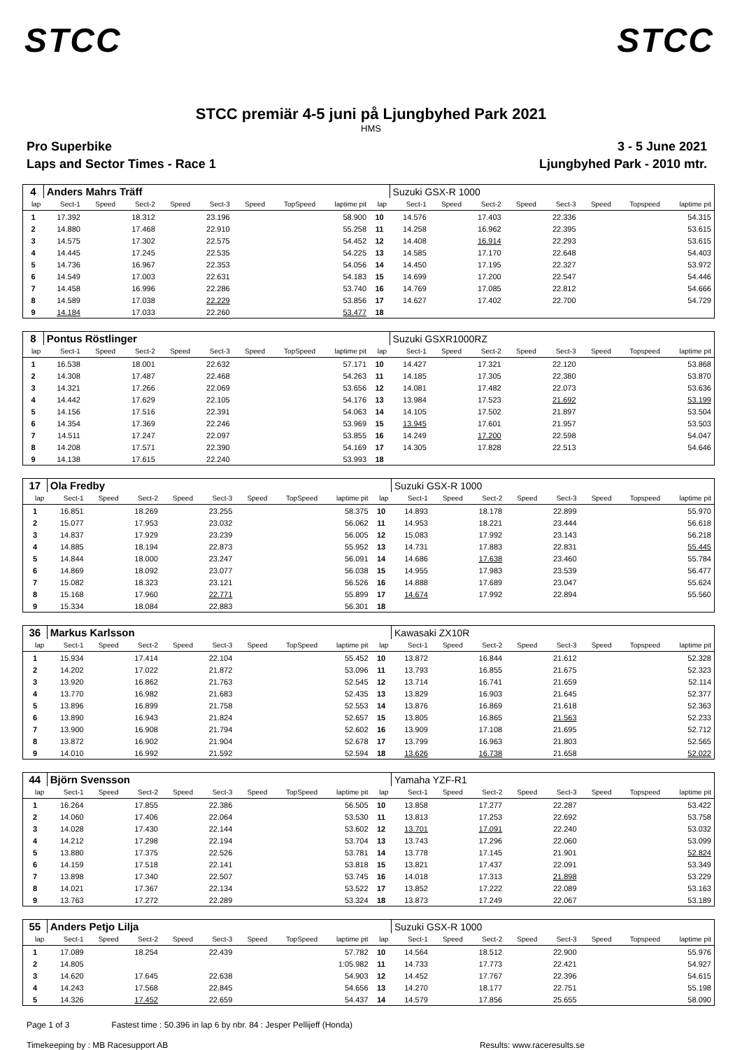STCC STCC
STCC premiär 4-5 juni på Ljungbyhed Park 2021
HMS
Pro Superbike 3 - 5 June 2021
Laps and Sector Times - Race 1 Ljungbyhed Park - 2010 mtr.
| 4 | Anders Mahrs Träff | | | | | | | | | Suzuki GSX-R 1000 | | | | | | | |
| lap | Sect-1 | Speed | Sect-2 | Speed | Sect-3 | Speed | TopSpeed | laptime pit | lap | Sect-1 | Speed | Sect-2 | Speed | Sect-3 | Speed | Topspeed | laptime pit |
| 1 | 17.392 | | 18.312 | | 23.196 | | | 58.900 | 10 | 14.576 | | 17.403 | | 22.336 | | | 54.315 |
| 2 | 14.880 | | 17.468 | | 22.910 | | | 55.258 | 11 | 14.258 | | 16.962 | | 22.395 | | | 53.615 |
| 3 | 14.575 | | 17.302 | | 22.575 | | | 54.452 | 12 | 14.408 | | 16.914 | | 22.293 | | | 53.615 |
| 4 | 14.445 | | 17.245 | | 22.535 | | | 54.225 | 13 | 14.585 | | 17.170 | | 22.648 | | | 54.403 |
| 5 | 14.736 | | 16.967 | | 22.353 | | | 54.056 | 14 | 14.450 | | 17.195 | | 22.327 | | | 53.972 |
| 6 | 14.549 | | 17.003 | | 22.631 | | | 54.183 | 15 | 14.699 | | 17.200 | | 22.547 | | | 54.446 |
| 7 | 14.458 | | 16.996 | | 22.286 | | | 53.740 | 16 | 14.769 | | 17.085 | | 22.812 | | | 54.666 |
| 8 | 14.589 | | 17.038 | | 22.229 | | | 53.856 | 17 | 14.627 | | 17.402 | | 22.700 | | | 54.729 |
| 9 | 14.184 | | 17.033 | | 22.260 | | | 53.477 | 18 | | | | | | | | |
| 8 | Pontus Röstlinger | | | | | | | | | Suzuki GSXR1000RZ | | | | | | | |
| lap | Sect-1 | Speed | Sect-2 | Speed | Sect-3 | Speed | TopSpeed | laptime pit | lap | Sect-1 | Speed | Sect-2 | Speed | Sect-3 | Speed | Topspeed | laptime pit |
| 1 | 16.538 | | 18.001 | | 22.632 | | | 57.171 | 10 | 14.427 | | 17.321 | | 22.120 | | | 53.868 |
| 2 | 14.308 | | 17.487 | | 22.468 | | | 54.263 | 11 | 14.185 | | 17.305 | | 22.380 | | | 53.870 |
| 3 | 14.321 | | 17.266 | | 22.069 | | | 53.656 | 12 | 14.081 | | 17.482 | | 22.073 | | | 53.636 |
| 4 | 14.442 | | 17.629 | | 22.105 | | | 54.176 | 13 | 13.984 | | 17.523 | | 21.692 | | | 53.199 |
| 5 | 14.156 | | 17.516 | | 22.391 | | | 54.063 | 14 | 14.105 | | 17.502 | | 21.897 | | | 53.504 |
| 6 | 14.354 | | 17.369 | | 22.246 | | | 53.969 | 15 | 13.945 | | 17.601 | | 21.957 | | | 53.503 |
| 7 | 14.511 | | 17.247 | | 22.097 | | | 53.855 | 16 | 14.249 | | 17.200 | | 22.598 | | | 54.047 |
| 8 | 14.208 | | 17.571 | | 22.390 | | | 54.169 | 17 | 14.305 | | 17.828 | | 22.513 | | | 54.646 |
| 9 | 14.138 | | 17.615 | | 22.240 | | | 53.993 | 18 | | | | | | | | |
| 17 | Ola Fredby | | | | | | | | | Suzuki GSX-R 1000 | | | | | | | |
| lap | Sect-1 | Speed | Sect-2 | Speed | Sect-3 | Speed | TopSpeed | laptime pit | lap | Sect-1 | Speed | Sect-2 | Speed | Sect-3 | Speed | Topspeed | laptime pit |
| 1 | 16.851 | | 18.269 | | 23.255 | | | 58.375 | 10 | 14.893 | | 18.178 | | 22.899 | | | 55.970 |
| 2 | 15.077 | | 17.953 | | 23.032 | | | 56.062 | 11 | 14.953 | | 18.221 | | 23.444 | | | 56.618 |
| 3 | 14.837 | | 17.929 | | 23.239 | | | 56.005 | 12 | 15.083 | | 17.992 | | 23.143 | | | 56.218 |
| 4 | 14.885 | | 18.194 | | 22.873 | | | 55.952 | 13 | 14.731 | | 17.883 | | 22.831 | | | 55.445 |
| 5 | 14.844 | | 18.000 | | 23.247 | | | 56.091 | 14 | 14.686 | | 17.638 | | 23.460 | | | 55.784 |
| 6 | 14.869 | | 18.092 | | 23.077 | | | 56.038 | 15 | 14.955 | | 17.983 | | 23.539 | | | 56.477 |
| 7 | 15.082 | | 18.323 | | 23.121 | | | 56.526 | 16 | 14.888 | | 17.689 | | 23.047 | | | 55.624 |
| 8 | 15.168 | | 17.960 | | 22.771 | | | 55.899 | 17 | 14.674 | | 17.992 | | 22.894 | | | 55.560 |
| 9 | 15.334 | | 18.084 | | 22.883 | | | 56.301 | 18 | | | | | | | | |
| 36 | Markus Karlsson | | | | | | | | | Kawasaki ZX10R | | | | | | | |
| lap | Sect-1 | Speed | Sect-2 | Speed | Sect-3 | Speed | TopSpeed | laptime pit | lap | Sect-1 | Speed | Sect-2 | Speed | Sect-3 | Speed | Topspeed | laptime pit |
| 1 | 15.934 | | 17.414 | | 22.104 | | | 55.452 | 10 | 13.872 | | 16.844 | | 21.612 | | | 52.328 |
| 2 | 14.202 | | 17.022 | | 21.872 | | | 53.096 | 11 | 13.793 | | 16.855 | | 21.675 | | | 52.323 |
| 3 | 13.920 | | 16.862 | | 21.763 | | | 52.545 | 12 | 13.714 | | 16.741 | | 21.659 | | | 52.114 |
| 4 | 13.770 | | 16.982 | | 21.683 | | | 52.435 | 13 | 13.829 | | 16.903 | | 21.645 | | | 52.377 |
| 5 | 13.896 | | 16.899 | | 21.758 | | | 52.553 | 14 | 13.876 | | 16.869 | | 21.618 | | | 52.363 |
| 6 | 13.890 | | 16.943 | | 21.824 | | | 52.657 | 15 | 13.805 | | 16.865 | | 21.563 | | | 52.233 |
| 7 | 13.900 | | 16.908 | | 21.794 | | | 52.602 | 16 | 13.909 | | 17.108 | | 21.695 | | | 52.712 |
| 8 | 13.872 | | 16.902 | | 21.904 | | | 52.678 | 17 | 13.799 | | 16.963 | | 21.803 | | | 52.565 |
| 9 | 14.010 | | 16.992 | | 21.592 | | | 52.594 | 18 | 13.626 | | 16.738 | | 21.658 | | | 52.022 |
| 44 | Björn Svensson | | | | | | | | | Yamaha YZF-R1 | | | | | | | |
| lap | Sect-1 | Speed | Sect-2 | Speed | Sect-3 | Speed | TopSpeed | laptime pit | lap | Sect-1 | Speed | Sect-2 | Speed | Sect-3 | Speed | Topspeed | laptime pit |
| 1 | 16.264 | | 17.855 | | 22.386 | | | 56.505 | 10 | 13.858 | | 17.277 | | 22.287 | | | 53.422 |
| 2 | 14.060 | | 17.406 | | 22.064 | | | 53.530 | 11 | 13.813 | | 17.253 | | 22.692 | | | 53.758 |
| 3 | 14.028 | | 17.430 | | 22.144 | | | 53.602 | 12 | 13.701 | | 17.091 | | 22.240 | | | 53.032 |
| 4 | 14.212 | | 17.298 | | 22.194 | | | 53.704 | 13 | 13.743 | | 17.296 | | 22.060 | | | 53.099 |
| 5 | 13.880 | | 17.375 | | 22.526 | | | 53.781 | 14 | 13.778 | | 17.145 | | 21.901 | | | 52.824 |
| 6 | 14.159 | | 17.518 | | 22.141 | | | 53.818 | 15 | 13.821 | | 17.437 | | 22.091 | | | 53.349 |
| 7 | 13.898 | | 17.340 | | 22.507 | | | 53.745 | 16 | 14.018 | | 17.313 | | 21.898 | | | 53.229 |
| 8 | 14.021 | | 17.367 | | 22.134 | | | 53.522 | 17 | 13.852 | | 17.222 | | 22.089 | | | 53.163 |
| 9 | 13.763 | | 17.272 | | 22.289 | | | 53.324 | 18 | 13.873 | | 17.249 | | 22.067 | | | 53.189 |
| 55 | Anders Petjo Lilja | | | | | | | | | Suzuki GSX-R 1000 | | | | | | | |
| lap | Sect-1 | Speed | Sect-2 | Speed | Sect-3 | Speed | TopSpeed | laptime pit | lap | Sect-1 | Speed | Sect-2 | Speed | Sect-3 | Speed | Topspeed | laptime pit |
| 1 | 17.089 | | 18.254 | | 22.439 | | | 57.782 | 10 | 14.564 | | 18.512 | | 22.900 | | | 55.976 |
| 2 | 14.805 | | | | | | | 1:05.982 | 11 | 14.733 | | 17.773 | | 22.421 | | | 54.927 |
| 3 | 14.620 | | 17.645 | | 22.638 | | | 54.903 | 12 | 14.452 | | 17.767 | | 22.396 | | | 54.615 |
| 4 | 14.243 | | 17.568 | | 22.845 | | | 54.656 | 13 | 14.270 | | 18.177 | | 22.751 | | | 55.198 |
| 5 | 14.326 | | 17.452 | | 22.659 | | | 54.437 | 14 | 14.579 | | 17.856 | | 25.655 | | | 58.090 |
Page 1 of 3 Fastest time : 50.396 in lap 6 by nbr. 84 : Jesper Pellijeff (Honda)
Timekeeping by : MB Racesupport AB Results: www.raceresults.se